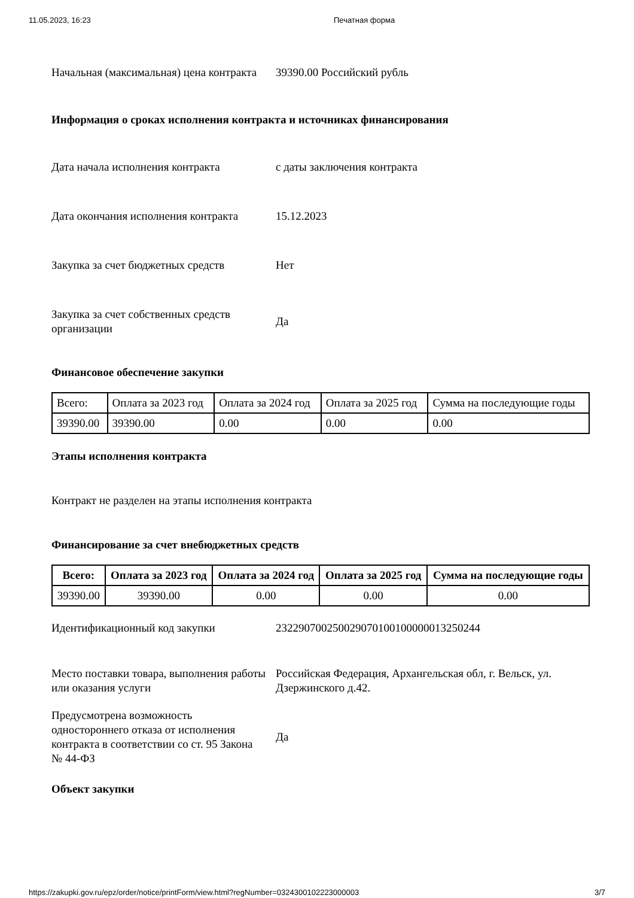11.05.2023, 16:23 Печатная форма
Начальная (максимальная) цена контракта
39390.00 Российский рубль
Информация о сроках исполнения контракта и источниках финансирования
Дата начала исполнения контракта с даты заключения контракта
Дата окончания исполнения контракта
15.12.2023
Закупка за счет бюджетных средств
Нет
Закупка за счет собственных средств организации
Да
Финансовое обеспечение закупки
| Всего: | Оплата за 2023 год | Оплата за 2024 год | Оплата за 2025 год | Сумма на последующие годы |
| 39390.00 | 39390.00 | 0.00 | 0.00 | 0.00 |
Этапы исполнения контракта
Контракт не разделен на этапы исполнения контракта
Финансирование за счет внебюджетных средств
| Всего: | Оплата за 2023 год | Оплата за 2024 год | Оплата за 2025 год | Сумма на последующие годы |
| --- | --- | --- | --- | --- |
| 39390.00 | 39390.00 | 0.00 | 0.00 | 0.00 |
Идентификационный код закупки
232290700250029070100100000013250244
Место поставки товара, выполнения работы или оказания услуги
Российская Федерация, Архангельская обл, г. Вельск, ул. Дзержинского д.42.
Предусмотрена возможность одностороннего отказа от исполнения контракта в соответствии со ст. 95 Закона № 44-ФЗ
Да
Объект закупки
https://zakupki.gov.ru/epz/order/notice/printForm/view.html?regNumber=0324300102223000003 3/7